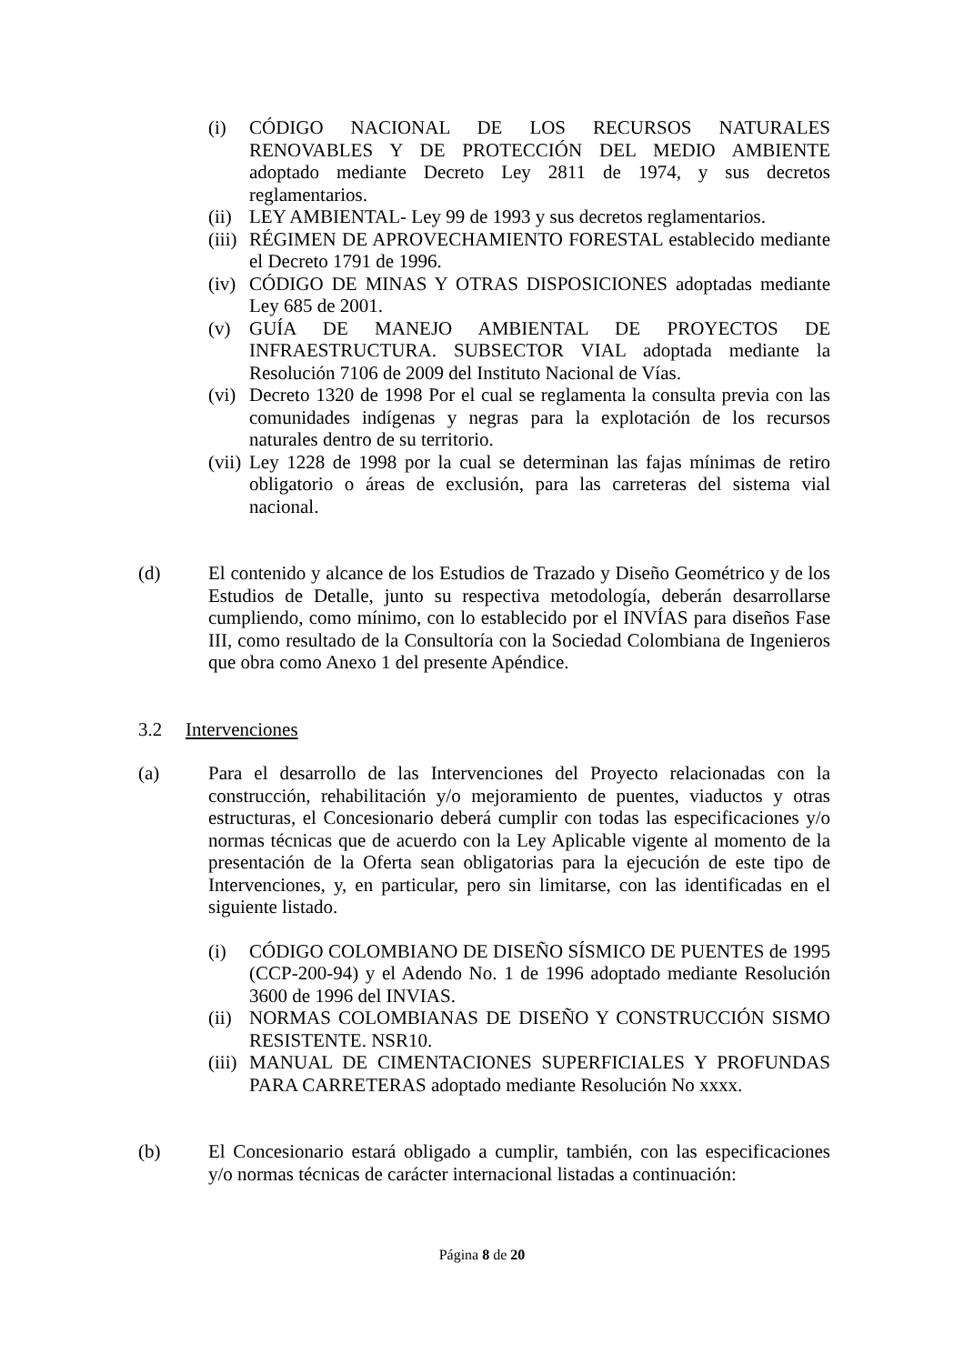(i) CÓDIGO NACIONAL DE LOS RECURSOS NATURALES RENOVABLES Y DE PROTECCIÓN DEL MEDIO AMBIENTE adoptado mediante Decreto Ley 2811 de 1974, y sus decretos reglamentarios.
(ii) LEY AMBIENTAL- Ley 99 de 1993 y sus decretos reglamentarios.
(iii) RÉGIMEN DE APROVECHAMIENTO FORESTAL establecido mediante el Decreto 1791 de 1996.
(iv) CÓDIGO DE MINAS Y OTRAS DISPOSICIONES adoptadas mediante Ley 685 de 2001.
(v) GUÍA DE MANEJO AMBIENTAL DE PROYECTOS DE INFRAESTRUCTURA. SUBSECTOR VIAL adoptada mediante la Resolución 7106 de 2009 del Instituto Nacional de Vías.
(vi) Decreto 1320 de 1998 Por el cual se reglamenta la consulta previa con las comunidades indígenas y negras para la explotación de los recursos naturales dentro de su territorio.
(vii) Ley 1228 de 1998 por la cual se determinan las fajas mínimas de retiro obligatorio o áreas de exclusión, para las carreteras del sistema vial nacional.
(d) El contenido y alcance de los Estudios de Trazado y Diseño Geométrico y de los Estudios de Detalle, junto su respectiva metodología, deberán desarrollarse cumpliendo, como mínimo, con lo establecido por el INVÍAS para diseños Fase III, como resultado de la Consultoría con la Sociedad Colombiana de Ingenieros que obra como Anexo 1 del presente Apéndice.
3.2 Intervenciones
(a) Para el desarrollo de las Intervenciones del Proyecto relacionadas con la construcción, rehabilitación y/o mejoramiento de puentes, viaductos y otras estructuras, el Concesionario deberá cumplir con todas las especificaciones y/o normas técnicas que de acuerdo con la Ley Aplicable vigente al momento de la presentación de la Oferta sean obligatorias para la ejecución de este tipo de Intervenciones, y, en particular, pero sin limitarse, con las identificadas en el siguiente listado.
(i) CÓDIGO COLOMBIANO DE DISEÑO SÍSMICO DE PUENTES de 1995 (CCP-200-94) y el Adendo No. 1 de 1996 adoptado mediante Resolución 3600 de 1996 del INVIAS.
(ii) NORMAS COLOMBIANAS DE DISEÑO Y CONSTRUCCIÓN SISMO RESISTENTE. NSR10.
(iii) MANUAL DE CIMENTACIONES SUPERFICIALES Y PROFUNDAS PARA CARRETERAS adoptado mediante Resolución No xxxx.
(b) El Concesionario estará obligado a cumplir, también, con las especificaciones y/o normas técnicas de carácter internacional listadas a continuación:
Página 8 de 20